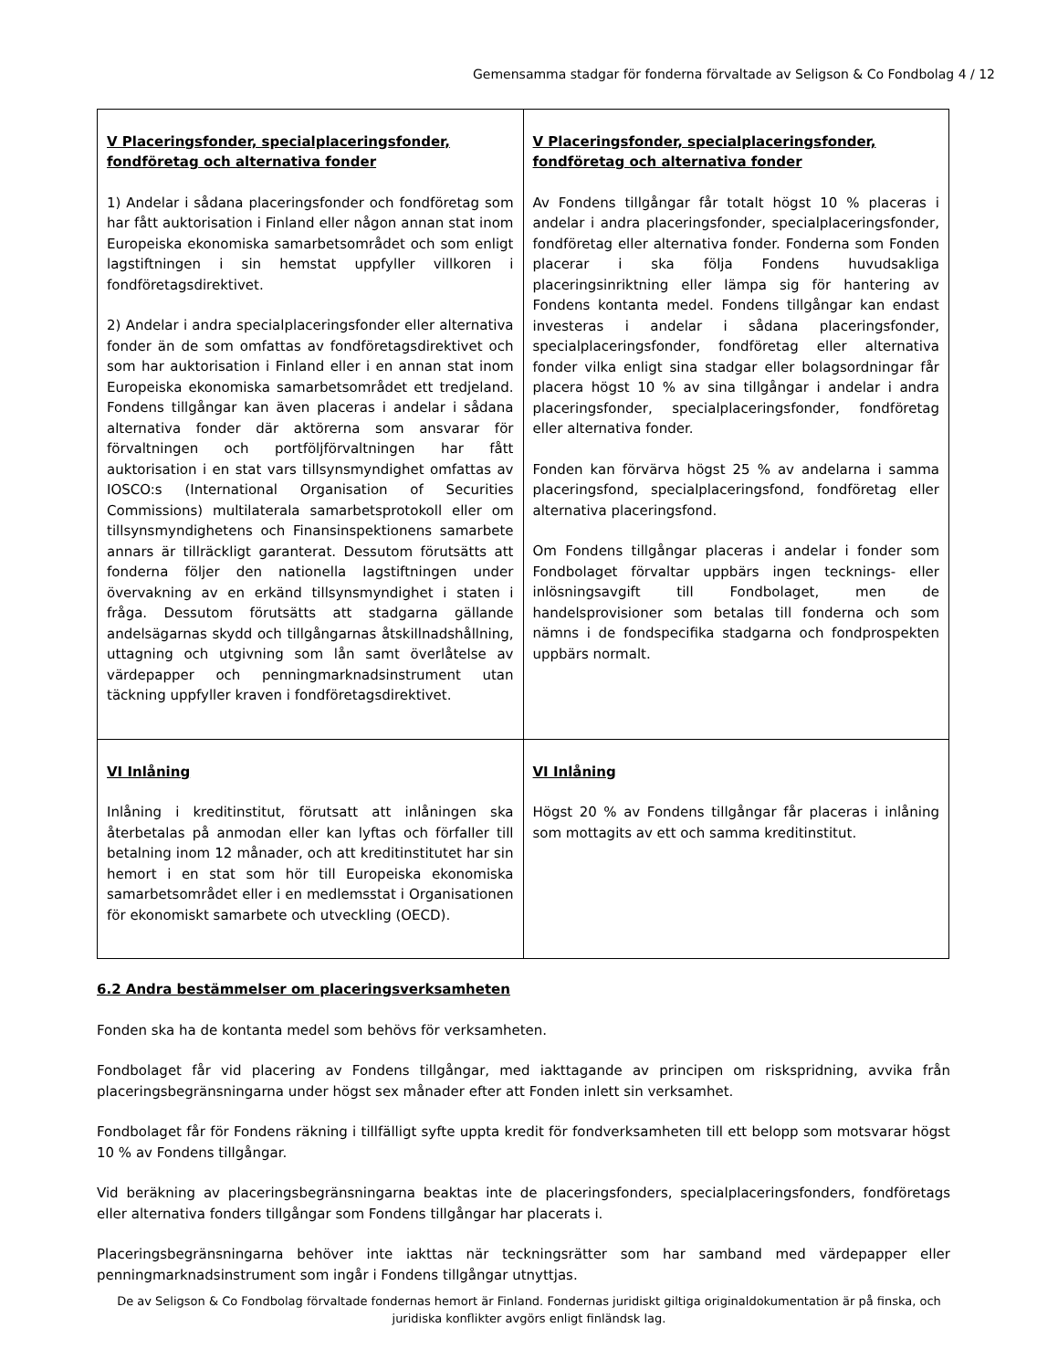Gemensamma stadgar för fonderna förvaltade av Seligson & Co Fondbolag 4 / 12
| V Placeringsfonder, specialplaceringsfonder, fondföretag och alternativa fonder 1) Andelar i sådana placeringsfonder och fondföretag som har fått auktorisation i Finland eller någon annan stat inom Europeiska ekonomiska samarbetsområdet och som enligt lagstiftningen i sin hemstat uppfyller villkoren i fondföretagsdirektivet. 2) Andelar i andra specialplaceringsfonder eller alternativa fonder än de som omfattas av fondföretagsdirektivet och som har auktorisation i Finland eller i en annan stat inom Europeiska ekonomiska samarbetsområdet ett tredjeland. Fondens tillgångar kan även placeras i andelar i sådana alternativa fonder där aktörerna som ansvarar för förvaltningen och portföljförvaltningen har fått auktorisation i en stat vars tillsynsmyndighet omfattas av IOSCO:s (International Organisation of Securities Commissions) multilaterala samarbetsprotokoll eller om tillsynsmyndighetens och Finansinspektionens samarbete annars är tillräckligt garanterat. Dessutom förutsätts att fonderna följer den nationella lagstiftningen under övervakning av en erkänd tillsynsmyndighet i staten i fråga. Dessutom förutsätts att stadgarna gällande andelsägarnas skydd och tillgångarnas åtskillnadshållning, uttagning och utgivning som lån samt överlåtelse av värdepapper och penningmarknadsinstrument utan täckning uppfyller kraven i fondföretagsdirektivet. | V Placeringsfonder, specialplaceringsfonder, fondföretag och alternativa fonder Av Fondens tillgångar får totalt högst 10 % placeras i andelar i andra placeringsfonder, specialplaceringsfonder, fondföretag eller alternativa fonder. Fonderna som Fonden placerar i ska följa Fondens huvudsakliga placeringsinriktning eller lämpa sig för hantering av Fondens kontanta medel. Fondens tillgångar kan endast investeras i andelar i sådana placeringsfonder, specialplaceringsfonder, fondföretag eller alternativa fonder vilka enligt sina stadgar eller bolagsordningar får placera högst 10 % av sina tillgångar i andelar i andra placeringsfonder, specialplaceringsfonder, fondföretag eller alternativa fonder. Fonden kan förvärva högst 25 % av andelarna i samma placeringsfond, specialplaceringsfond, fondföretag eller alternativa placeringsfond. Om Fondens tillgångar placeras i andelar i fonder som Fondbolaget förvaltar uppbärs ingen tecknings- eller inlösningsavgift till Fondbolaget, men de handelsprovisioner som betalas till fonderna och som nämns i de fondspecifika stadgarna och fondprospekten uppbärs normalt. |
| VI Inlåning Inlåning i kreditinstitut, förutsatt att inlåningen ska återbetalas på anmodan eller kan lyftas och förfaller till betalning inom 12 månader, och att kreditinstitutet har sin hemort i en stat som hör till Europeiska ekonomiska samarbetsområdet eller i en medlemsstat i Organisationen för ekonomiskt samarbete och utveckling (OECD). | VI Inlåning Högst 20 % av Fondens tillgångar får placeras i inlåning som mottagits av ett och samma kreditinstitut. |
6.2 Andra bestämmelser om placeringsverksamheten
Fonden ska ha de kontanta medel som behövs för verksamheten.
Fondbolaget får vid placering av Fondens tillgångar, med iakttagande av principen om riskspridning, avvika från placeringsbegränsningarna under högst sex månader efter att Fonden inlett sin verksamhet.
Fondbolaget får för Fondens räkning i tillfälligt syfte uppta kredit för fondverksamheten till ett belopp som motsvarar högst 10 % av Fondens tillgångar.
Vid beräkning av placeringsbegränsningarna beaktas inte de placeringsfonders, specialplaceringsfonders, fondföretags eller alternativa fonders tillgångar som Fondens tillgångar har placerats i.
Placeringsbegränsningarna behöver inte iakttas när teckningsrätter som har samband med värdepapper eller penningmarknadsinstrument som ingår i Fondens tillgångar utnyttjas.
De av Seligson & Co Fondbolag förvaltade fondernas hemort är Finland. Fondernas juridiskt giltiga originaldokumentation är på finska, och juridiska konflikter avgörs enligt finländsk lag.